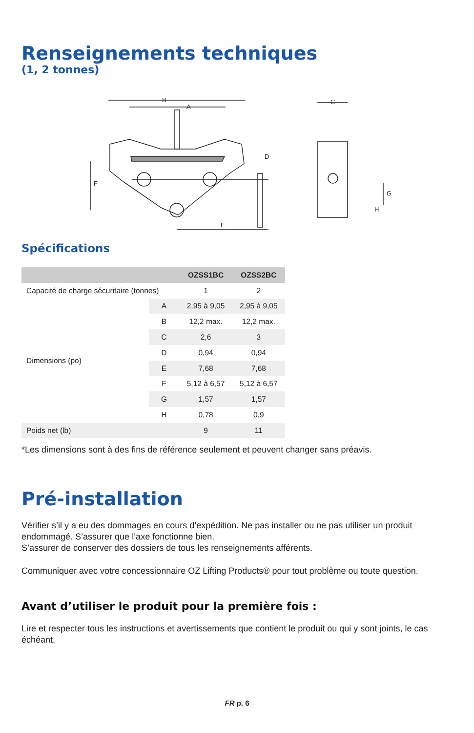Renseignements techniques
(1, 2 tonnes)
B
A
F
E
D
C
G
H
Spécifications
| | | OZSS1BC | OZSS2BC |
| --- | --- | --- | --- |
| Capacité de charge sécuritaire (tonnes) | | 1 | 2 |
| Dimensions (po) | A | 2,95 à 9,05 | 2,95 à 9,05 |
| | B | 12,2 max. | 12,2 max. |
| | C | 2,6 | 3 |
| | D | 0,94 | 0,94 |
| | E | 7,68 | 7,68 |
| | F | 5,12 à 6,57 | 5,12 à 6,57 |
| | G | 1,57 | 1,57 |
| | H | 0,78 | 0,9 |
| Poids net (lb) | | 9 | 11 |
*Les dimensions sont à des fins de référence seulement et peuvent changer sans préavis.
Pré-installation
Vérifier s’il y a eu des dommages en cours d’expédition. Ne pas installer ou ne pas utiliser un produit endommagé. S’assurer que l’axe fonctionne bien.
S’assurer de conserver des dossiers de tous les renseignements afférents.
Communiquer avec votre concessionnaire OZ Lifting Products® pour tout problème ou toute question.
Avant d’utiliser le produit pour la première fois :
Lire et respecter tous les instructions et avertissements que contient le produit ou qui y sont joints, le cas échéant.
FR p. 6